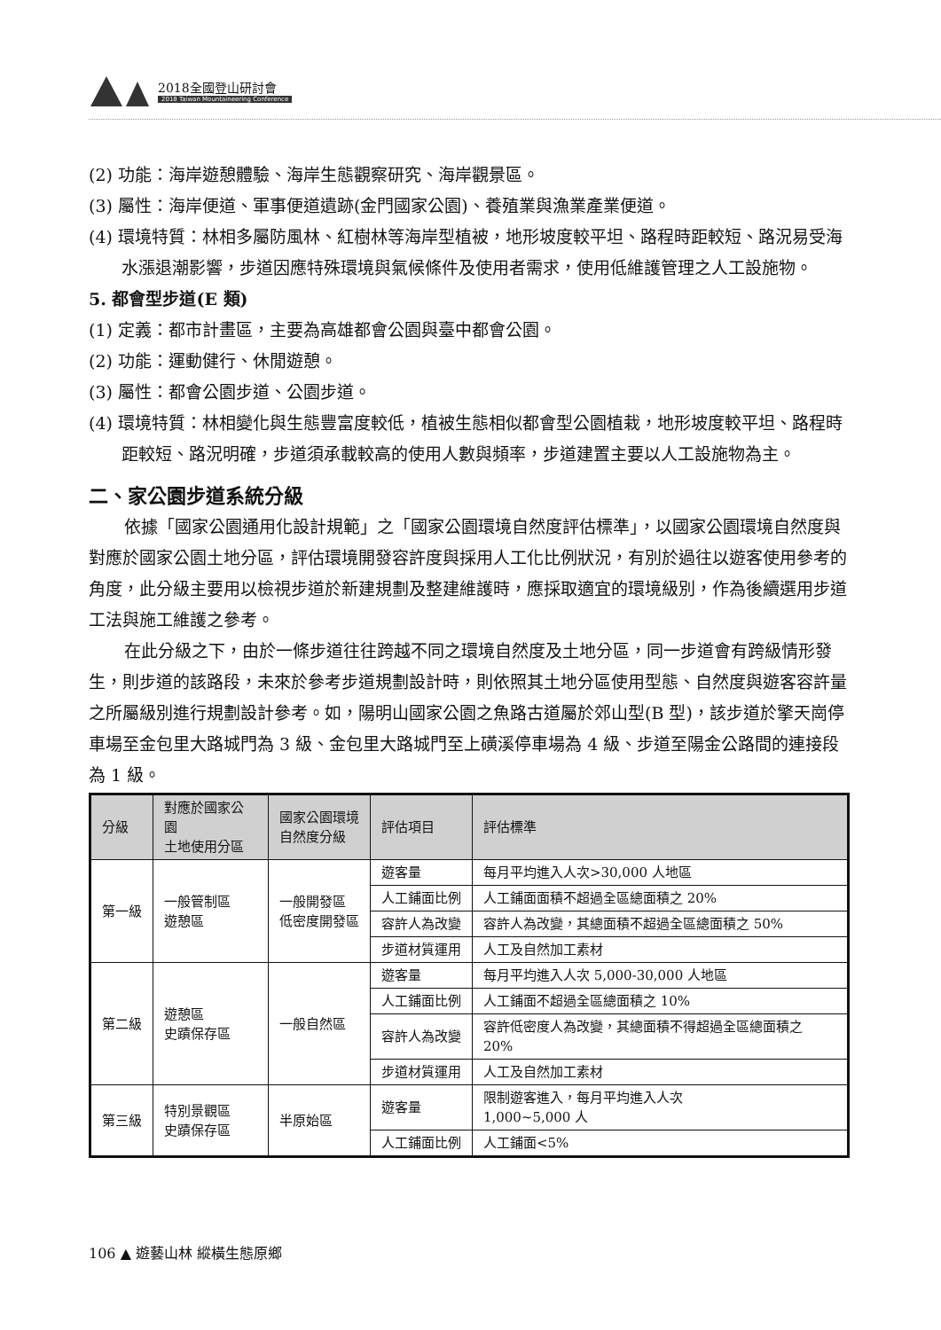2018全國登山研討會
2018 Taiwan Mountaineering Conference
(2) 功能：海岸遊憩體驗、海岸生態觀察研究、海岸觀景區。
(3) 屬性：海岸便道、軍事便道遺跡(金門國家公園)、養殖業與漁業產業便道。
(4) 環境特質：林相多屬防風林、紅樹林等海岸型植被，地形坡度較平坦、路程時距較短、路況易受海水漲退潮影響，步道因應特殊環境與氣候條件及使用者需求，使用低維護管理之人工設施物。
5. 都會型步道(E 類)
(1) 定義：都市計畫區，主要為高雄都會公園與臺中都會公園。
(2) 功能：運動健行、休閒遊憩。
(3) 屬性：都會公園步道、公園步道。
(4) 環境特質：林相變化與生態豐富度較低，植被生態相似都會型公園植栽，地形坡度較平坦、路程時距較短、路況明確，步道須承載較高的使用人數與頻率，步道建置主要以人工設施物為主。
二、家公園步道系統分級
依據「國家公園通用化設計規範」之「國家公園環境自然度評估標準」，以國家公園環境自然度與對應於國家公園土地分區，評估環境開發容許度與採用人工化比例狀況，有別於過往以遊客使用參考的角度，此分級主要用以檢視步道於新建規劃及整建維護時，應採取適宜的環境級別，作為後續選用步道工法與施工維護之參考。
在此分級之下，由於一條步道往往跨越不同之環境自然度及土地分區，同一步道會有跨級情形發生，則步道的該路段，未來於參考步道規劃設計時，則依照其土地分區使用型態、自然度與遊客容許量之所屬級別進行規劃設計參考。如，陽明山國家公園之魚路古道屬於郊山型(B 型)，該步道於擎天崗停車場至金包里大路城門為 3 級、金包里大路城門至上磺溪停車場為 4 級、步道至陽金公路間的連接段為 1 級。
| 分級 | 對應於國家公園 土地使用分區 | 國家公園環境 自然度分級 | 評估項目 | 評估標準 |
| --- | --- | --- | --- | --- |
| 第一級 | 一般管制區 遊憩區 | 一般開發區 低密度開發區 | 遊客量 | 每月平均進入人次>30,000 人地區 |
| | | | 人工鋪面比例 | 人工鋪面面積不超過全區總面積之 20% |
| | | | 容許人為改變 | 容許人為改變，其總面積不超過全區總面積之 50% |
| | | | 步道材質運用 | 人工及自然加工素材 |
| 第二級 | 遊憩區 史蹟保存區 | 一般自然區 | 遊客量 | 每月平均進入人次 5,000-30,000 人地區 |
| | | | 人工鋪面比例 | 人工鋪面不超過全區總面積之 10% |
| | | | 容許人為改變 | 容許低密度人為改變，其總面積不得超過全區總面積之 20% |
| | | | 步道材質運用 | 人工及自然加工素材 |
| 第三級 | 特別景觀區 史蹟保存區 | 半原始區 | 遊客量 | 限制遊客進入，每月平均進入人次 1,000~5,000 人 |
| | | | 人工鋪面比例 | 人工鋪面<5% |
106 ▲ 遊藝山林 縱橫生態原鄉